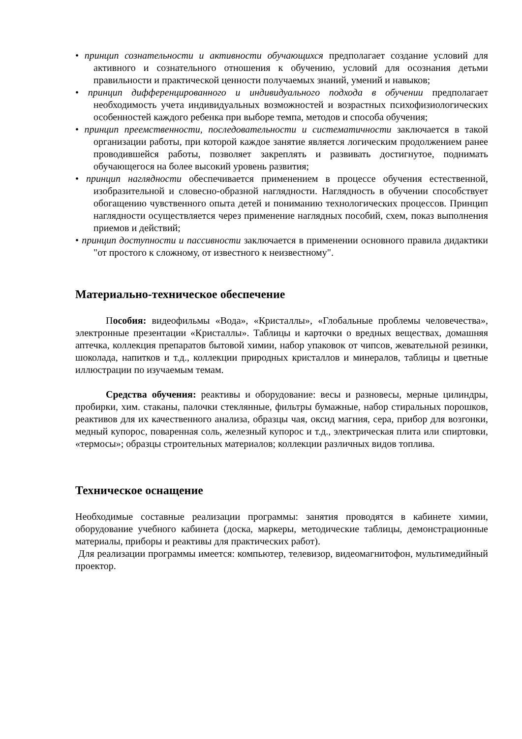• принцип сознательности и активности обучающихся предполагает создание условий для активного и сознательного отношения к обучению, условий для осознания детьми правильности и практической ценности получаемых знаний, умений и навыков;
• принцип дифференцированного и индивидуального подхода в обучении предполагает необходимость учета индивидуальных возможностей и возрастных психофизиологических особенностей каждого ребенка при выборе темпа, методов и способа обучения;
• принцип преемственности, последовательности и систематичности заключается в такой организации работы, при которой каждое занятие является логическим продолжением ранее проводившейся работы, позволяет закреплять и развивать достигнутое, поднимать обучающегося на более высокий уровень развития;
• принцип наглядности обеспечивается применением в процессе обучения естественной, изобразительной и словесно-образной наглядности. Наглядность в обучении способствует обогащению чувственного опыта детей и пониманию технологических процессов. Принцип наглядности осуществляется через применение наглядных пособий, схем, показ выполнения приемов и действий;
• принцип доступности и пассивности заключается в применении основного правила дидактики "от простого к сложному, от известного к неизвестному".
Материально-техническое обеспечение
Пособия: видеофильмы «Вода», «Кристаллы», «Глобальные проблемы человечества», электронные презентации «Кристаллы». Таблицы и карточки о вредных веществах, домашняя аптечка, коллекция препаратов бытовой химии, набор упаковок от чипсов, жевательной резинки, шоколада, напитков и т.д., коллекции природных кристаллов и минералов, таблицы и цветные иллюстрации по изучаемым темам.
Средства обучения: реактивы и оборудование: весы и разновесы, мерные цилиндры, пробирки, хим. стаканы, палочки стеклянные, фильтры бумажные, набор стиральных порошков, реактивов для их качественного анализа, образцы чая, оксид магния, сера, прибор для возгонки, медный купорос, поваренная соль, железный купорос и т.д., электрическая плита или спиртовки, «термосы»; образцы строительных материалов; коллекции различных видов топлива.
Техническое оснащение
Необходимые составные реализации программы: занятия проводятся в кабинете химии, оборудование учебного кабинета (доска, маркеры, методические таблицы, демонстрационные материалы, приборы и реактивы для практических работ).
Для реализации программы имеется: компьютер, телевизор, видеомагнитофон, мультимедийный проектор.